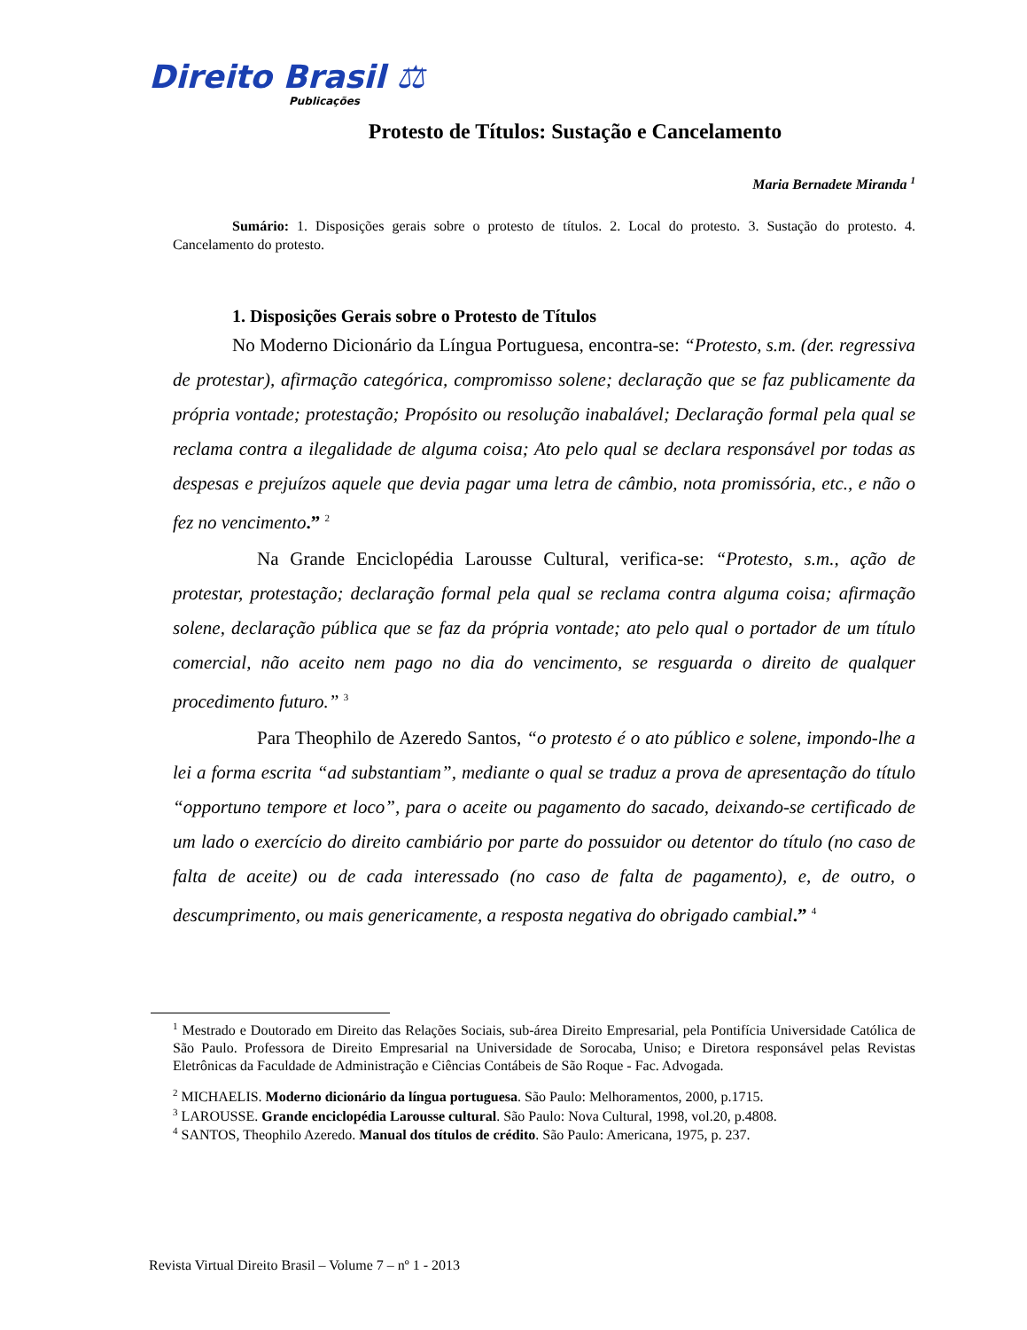Direito Brasil ⚖
Publicações
Protesto de Títulos: Sustação e Cancelamento
Maria Bernadete Miranda <sup>1</sup>
Sumário: 1. Disposições gerais sobre o protesto de títulos. 2. Local do protesto. 3. Sustação do protesto. 4. Cancelamento do protesto.
1. Disposições Gerais sobre o Protesto de Títulos
No Moderno Dicionário da Língua Portuguesa, encontra-se: “Protesto, s.m. (der. regressiva de protestar), afirmação categórica, compromisso solene; declaração que se faz publicamente da própria vontade; protestação; Propósito ou resolução inabalável; Declaração formal pela qual se reclama contra a ilegalidade de alguma coisa; Ato pelo qual se declara responsável por todas as despesas e prejuízos aquele que devia pagar uma letra de câmbio, nota promissória, etc., e não o fez no vencimento.” <sup>2</sup>
Na Grande Enciclopédia Larousse Cultural, verifica-se: “Protesto, s.m., ação de protestar, protestação; declaração formal pela qual se reclama contra alguma coisa; afirmação solene, declaração pública que se faz da própria vontade; ato pelo qual o portador de um título comercial, não aceito nem pago no dia do vencimento, se resguarda o direito de qualquer procedimento futuro.” <sup>3</sup>
Para Theophilo de Azeredo Santos, “o protesto é o ato público e solene, impondo-lhe a lei a forma escrita “ad substantiam”, mediante o qual se traduz a prova de apresentação do título “opportuno tempore et loco”, para o aceite ou pagamento do sacado, deixando-se certificado de um lado o exercício do direito cambiário por parte do possuidor ou detentor do título (no caso de falta de aceite) ou de cada interessado (no caso de falta de pagamento), e, de outro, o descumprimento, ou mais genericamente, a resposta negativa do obrigado cambial.” <sup>4</sup>
<sup>1</sup> Mestrado e Doutorado em Direito das Relações Sociais, sub-área Direito Empresarial, pela Pontifícia Universidade Católica de São Paulo. Professora de Direito Empresarial na Universidade de Sorocaba, Uniso; e Diretora responsável pelas Revistas Eletrônicas da Faculdade de Administração e Ciências Contábeis de São Roque - Fac. Advogada.
<sup>2</sup> MICHAELIS. Moderno dicionário da língua portuguesa. São Paulo: Melhoramentos, 2000, p.1715.
<sup>3</sup> LAROUSSE. Grande enciclopédia Larousse cultural. São Paulo: Nova Cultural, 1998, vol.20, p.4808.
<sup>4</sup> SANTOS, Theophilo Azeredo. Manual dos títulos de crédito. São Paulo: Americana, 1975, p. 237.
Revista Virtual Direito Brasil – Volume 7 – nº 1 - 2013